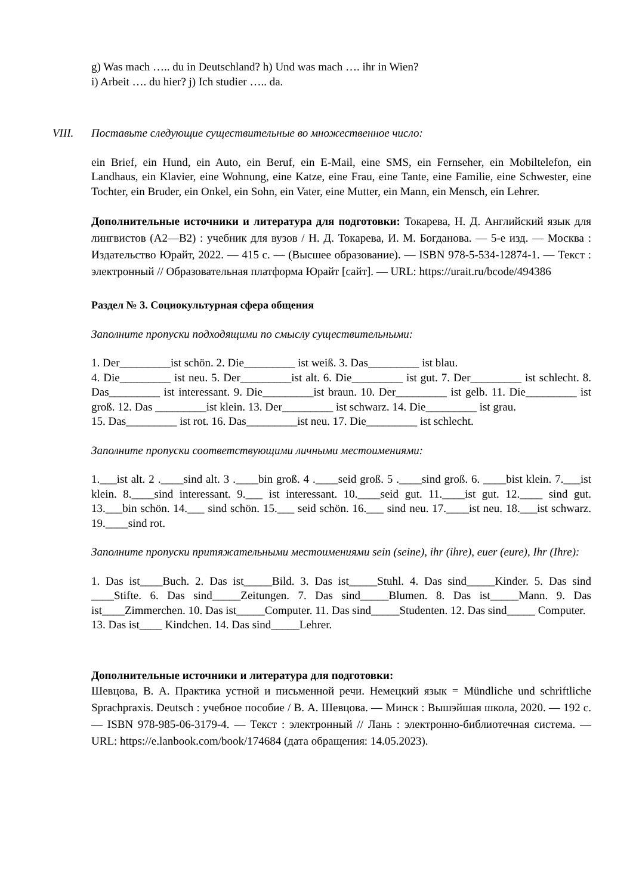g) Was mach ….. du in Deutschland? h) Und was mach …. ihr in Wien?
i) Arbeit …. du hier? j) Ich studier ….. da.
VIII. Поставьте следующие существительные во множественное число:
ein Brief, ein Hund, ein Auto, ein Beruf, ein E-Mail, eine SMS, ein Fernseher, ein Mobiltelefon, ein Landhaus, ein Klavier, eine Wohnung, eine Katze, eine Frau, eine Tante, eine Familie, eine Schwester, eine Tochter, ein Bruder, ein Onkel, ein Sohn, ein Vater, eine Mutter, ein Mann, ein Mensch, ein Lehrer.
Дополнительные источники и литература для подготовки: Токарева, Н. Д. Английский язык для лингвистов (A2—B2) : учебник для вузов / Н. Д. Токарева, И. М. Богданова. — 5-е изд. — Москва : Издательство Юрайт, 2022. — 415 с. — (Высшее образование). — ISBN 978-5-534-12874-1. — Текст : электронный // Образовательная платформа Юрайт [сайт]. — URL: https://urait.ru/bcode/494386
Раздел № 3. Социокультурная сфера общения
Заполните пропуски подходящими по смыслу существительными:
1. Der_________ist schön. 2. Die_________ ist weiß. 3. Das_________ ist blau.
4. Die_________ ist neu. 5. Der_________ist alt. 6. Die_________ ist gut. 7. Der_________ ist schlecht. 8. Das_________ ist interessant. 9. Die_________ist braun. 10. Der_________ ist gelb. 11. Die_________ ist groß. 12. Das _________ist klein. 13. Der_________ ist schwarz. 14. Die_________ ist grau.
15. Das_________ ist rot. 16. Das_________ist neu. 17. Die_________ ist schlecht.
Заполните пропуски соответствующими личными местоимениями:
1.___ist alt. 2 .____sind alt. 3 .____bin groß. 4 .____seid groß. 5 .____sind groß. 6. ____bist klein. 7.___ist klein. 8.____sind interessant. 9.___ ist interessant. 10.____seid gut. 11.____ist gut. 12.____ sind gut. 13.___bin schön. 14.___ sind schön. 15.___ seid schön. 16.___ sind neu. 17.____ist neu. 18.___ist schwarz. 19.____sind rot.
Заполните пропуски притяжательными местоимениями sein (seine), ihr (ihre), euer (eure), Ihr (Ihre):
1. Das ist____Buch. 2. Das ist_____Bild. 3. Das ist_____Stuhl. 4. Das sind_____Kinder. 5. Das sind ____Stifte. 6. Das sind_____Zeitungen. 7. Das sind_____Blumen. 8. Das ist_____Mann. 9. Das ist____Zimmerchen. 10. Das ist_____Computer. 11. Das sind_____Studenten. 12. Das sind_____ Computer.
13. Das ist____ Kindchen. 14. Das sind_____Lehrer.
Дополнительные источники и литература для подготовки:
Шевцова, В. А. Практика устной и письменной речи. Немецкий язык = Mündliche und schriftliche Sprachpraxis. Deutsch : учебное пособие / В. А. Шевцова. — Минск : Вышэйшая школа, 2020. — 192 с. — ISBN 978-985-06-3179-4. — Текст : электронный // Лань : электронно-библиотечная система. — URL: https://e.lanbook.com/book/174684 (дата обращения: 14.05.2023).